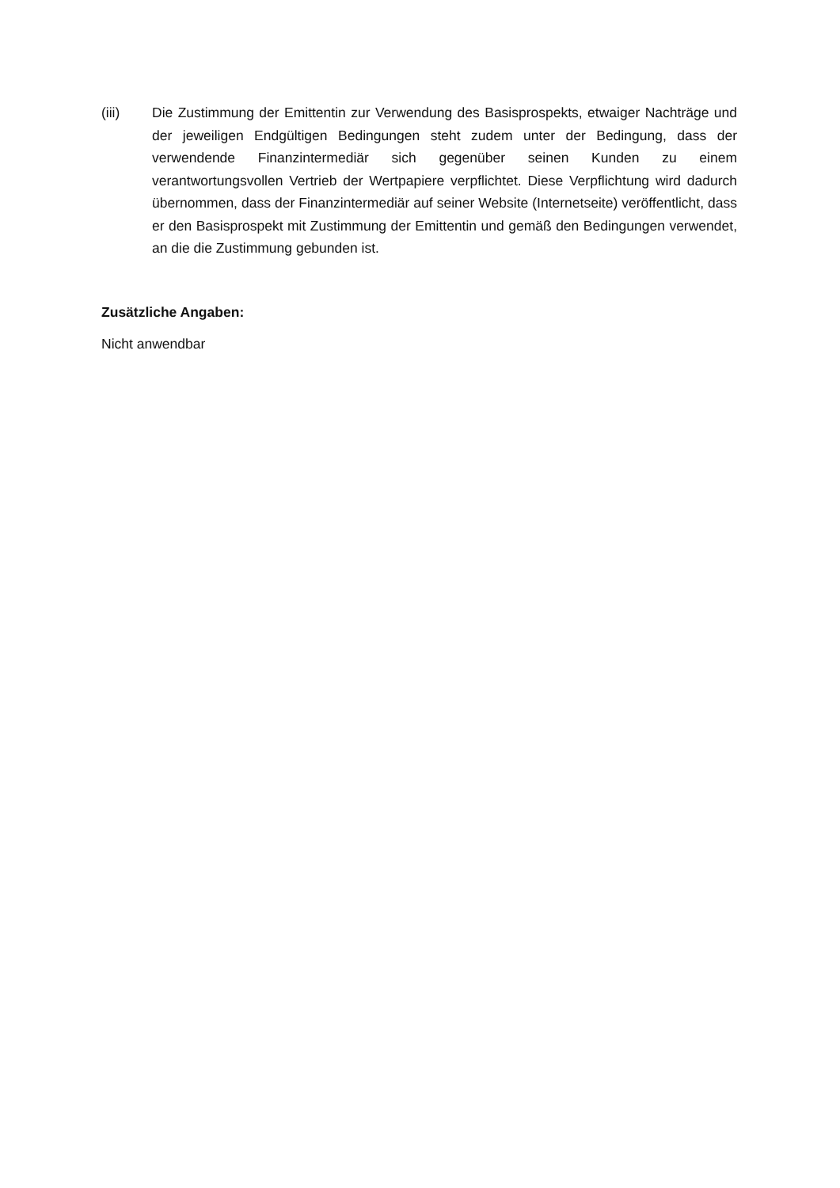(iii) Die Zustimmung der Emittentin zur Verwendung des Basisprospekts, etwaiger Nachträge und der jeweiligen Endgültigen Bedingungen steht zudem unter der Bedingung, dass der verwendende Finanzintermediär sich gegenüber seinen Kunden zu einem verantwortungsvollen Vertrieb der Wertpapiere verpflichtet. Diese Verpflichtung wird dadurch übernommen, dass der Finanzintermediär auf seiner Website (Internetseite) veröffentlicht, dass er den Basisprospekt mit Zustimmung der Emittentin und gemäß den Bedingungen verwendet, an die die Zustimmung gebunden ist.
Zusätzliche Angaben:
Nicht anwendbar